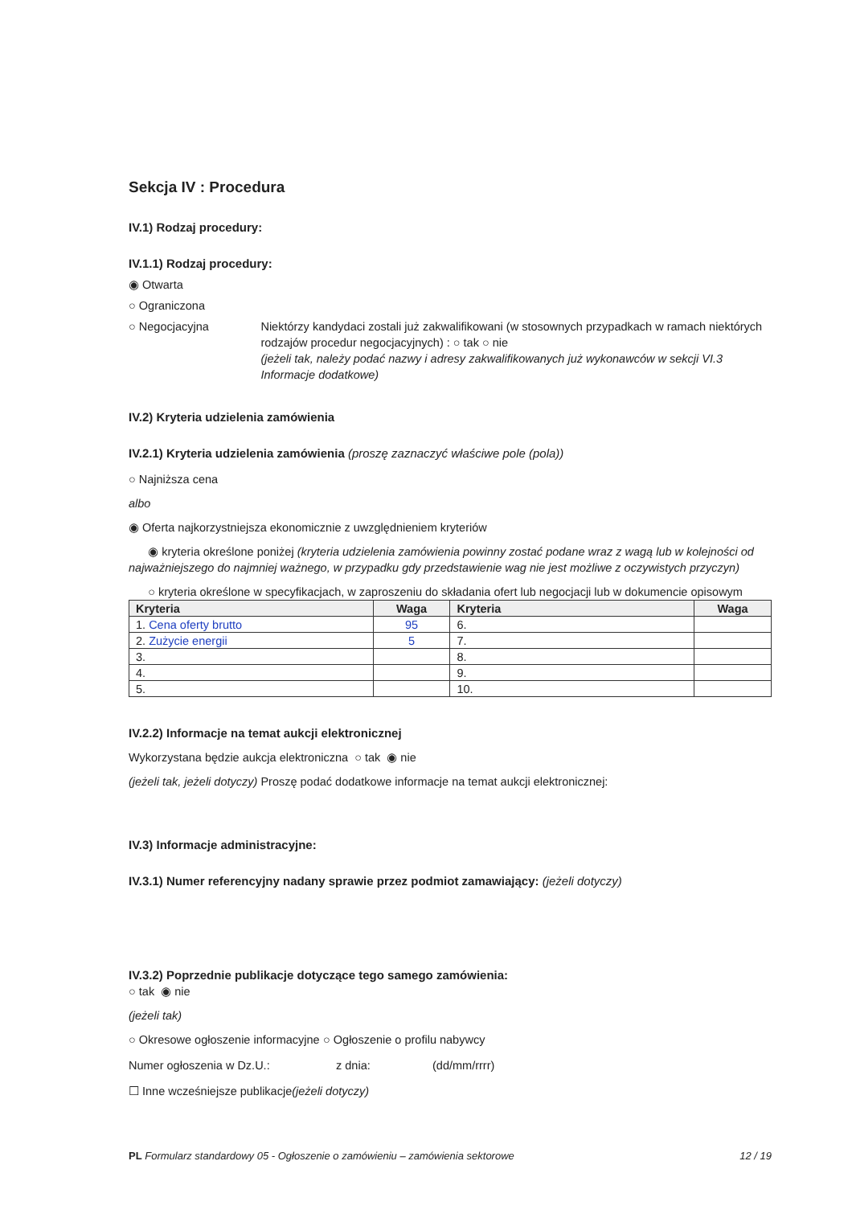Sekcja IV : Procedura
IV.1) Rodzaj procedury:
IV.1.1) Rodzaj procedury:
◉ Otwarta
○ Ograniczona
○ Negocjacyjna Niektórzy kandydaci zostali już zakwalifikowani (w stosownych przypadkach w ramach niektórych rodzajów procedur negocjacyjnych) : ○ tak ○ nie
(jeżeli tak, należy podać nazwy i adresy zakwalifikowanych już wykonawców w sekcji VI.3 Informacje dodatkowe)
IV.2) Kryteria udzielenia zamówienia
IV.2.1) Kryteria udzielenia zamówienia (proszę zaznaczyć właściwe pole (pola))
○ Najniższa cena
albo
◉ Oferta najkorzystniejsza ekonomicznie z uwzględnieniem kryteriów
◉ kryteria określone poniżej (kryteria udzielenia zamówienia powinny zostać podane wraz z wagą lub w kolejności od najważniejszego do najmniej ważnego, w przypadku gdy przedstawienie wag nie jest możliwe z oczywistych przyczyn)
○ kryteria określone w specyfikacjach, w zaproszeniu do składania ofert lub negocjacji lub w dokumencie opisowym
| Kryteria | Waga | Kryteria | Waga |
| --- | --- | --- | --- |
| 1. Cena oferty brutto | 95 | 6. | |
| 2. Zużycie energii | 5 | 7. | |
| 3. | | 8. | |
| 4. | | 9. | |
| 5. | | 10. | |
IV.2.2) Informacje na temat aukcji elektronicznej
Wykorzystana będzie aukcja elektroniczna ○ tak ◉ nie
(jeżeli tak, jeżeli dotyczy) Proszę podać dodatkowe informacje na temat aukcji elektronicznej:
IV.3) Informacje administracyjne:
IV.3.1) Numer referencyjny nadany sprawie przez podmiot zamawiający: (jeżeli dotyczy)
IV.3.2) Poprzednie publikacje dotyczące tego samego zamówienia:
○ tak ◉ nie
(jeżeli tak)
○ Okresowe ogłoszenie informacyjne
○ Ogłoszenie o profilu nabywcy
Numer ogłoszenia w Dz.U.: z dnia: (dd/mm/rrrr)
☐ Inne wcześniejsze publikacje(jeżeli dotyczy)
PL Formularz standardowy 05 - Ogłoszenie o zamówieniu – zamówienia sektorowe 12 / 19